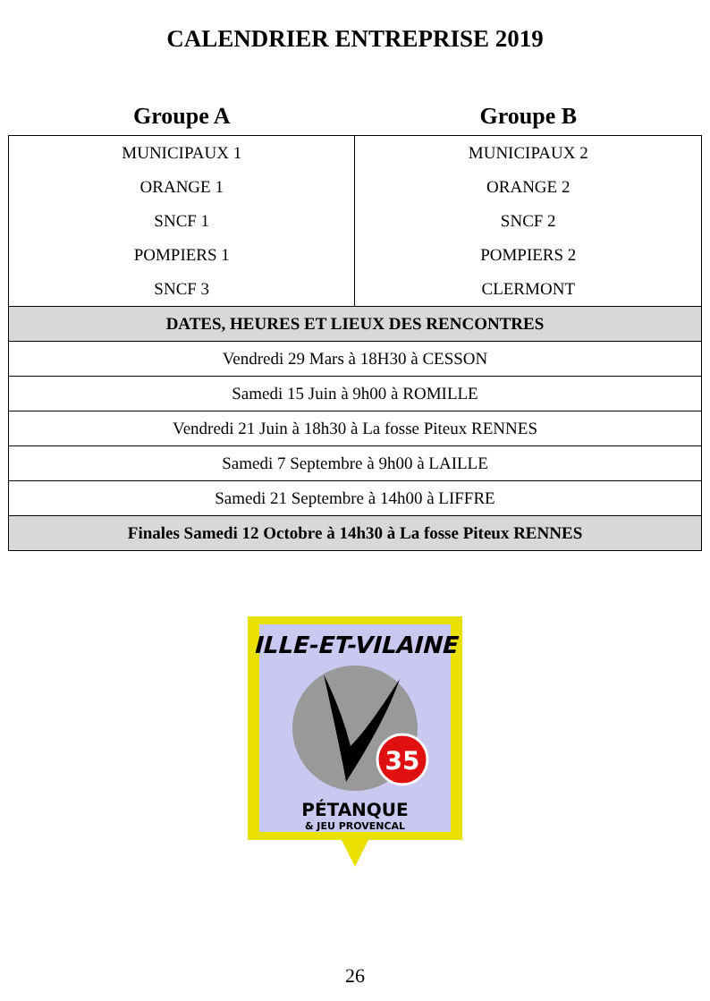CALENDRIER ENTREPRISE 2019
| Groupe A | Groupe B |
| --- | --- |
| MUNICIPAUX 1 | MUNICIPAUX 2 |
| ORANGE 1 | ORANGE 2 |
| SNCF 1 | SNCF 2 |
| POMPIERS 1 | POMPIERS 2 |
| SNCF 3 | CLERMONT |
| DATES, HEURES ET LIEUX DES RENCONTRES | |
| Vendredi 29 Mars à 18H30 à CESSON | |
| Samedi 15 Juin à 9h00 à ROMILLE | |
| Vendredi 21 Juin à 18h30 à La fosse Piteux RENNES | |
| Samedi 7 Septembre à 9h00 à LAILLE | |
| Samedi 21 Septembre à 14h00 à LIFFRE | |
| Finales Samedi 12 Octobre à 14h30 à La fosse Piteux RENNES | |
ILLE-ET-VILAINE
35
PÉTANQUE
& JEU PROVENCAL
26